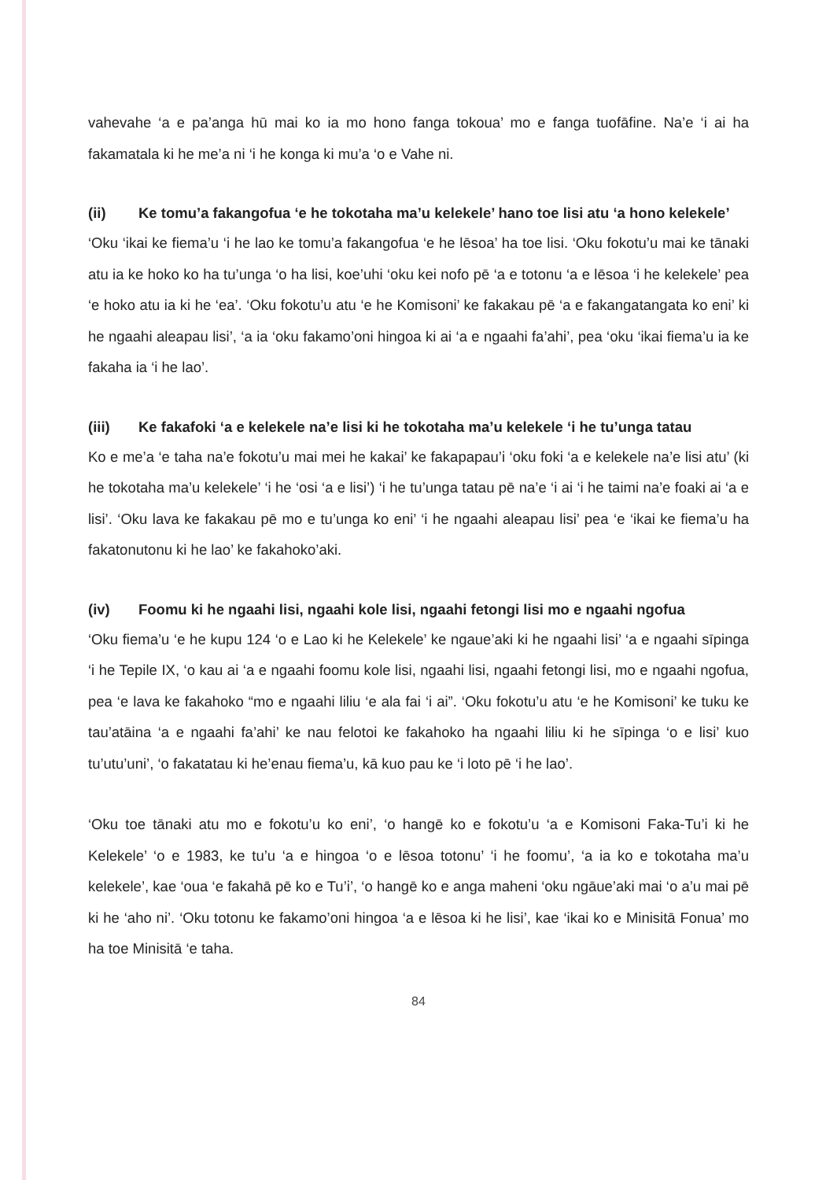vahevahe ‘a e pa’anga hū mai ko ia mo hono fanga tokoua’ mo e fanga tuofāfine. Na’e ‘i ai ha fakamatala ki he me’a ni ‘i he konga ki mu’a ‘o e Vahe ni.
(ii) Ke tomu’a fakangofua ‘e he tokotaha ma’u kelekele’ hano toe lisi atu ‘a hono kelekele’
‘Oku ‘ikai ke fiema’u ‘i he lao ke tomu’a fakangofua ‘e he lēsoa’ ha toe lisi. ‘Oku fokotu’u mai ke tānaki atu ia ke hoko ko ha tu’unga ‘o ha lisi, koe’uhi ‘oku kei nofo pē ‘a e totonu ‘a e lēsoa ‘i he kelekele’ pea ‘e hoko atu ia ki he ‘ea’. ‘Oku fokotu’u atu ‘e he Komisoni’ ke fakakau pē ‘a e fakangatangata ko eni’ ki he ngaahi aleapau lisi’, ‘a ia ‘oku fakamo’oni hingoa ki ai ‘a e ngaahi fa’ahi’, pea ‘oku ‘ikai fiema’u ia ke fakaha ia ‘i he lao’.
(iii) Ke fakafoki ‘a e kelekele na’e lisi ki he tokotaha ma’u kelekele ‘i he tu’unga tatau
Ko e me’a ‘e taha na’e fokotu’u mai mei he kakai’ ke fakapapau’i ‘oku foki ‘a e kelekele na’e lisi atu’ (ki he tokotaha ma’u kelekele’ ‘i he ‘osi ‘a e lisi’) ‘i he tu’unga tatau pē na’e ‘i ai ‘i he taimi na’e foaki ai ‘a e lisi’. ‘Oku lava ke fakakau pē mo e tu’unga ko eni’ ‘i he ngaahi aleapau lisi’ pea ‘e ‘ikai ke fiema’u ha fakatonutonu ki he lao’ ke fakahoko’aki.
(iv) Foomu ki he ngaahi lisi, ngaahi kole lisi, ngaahi fetongi lisi mo e ngaahi ngofua
‘Oku fiema’u ‘e he kupu 124 ‘o e Lao ki he Kelekele’ ke ngaue’aki ki he ngaahi lisi’ ‘a e ngaahi sīpinga ‘i he Tepile IX, ‘o kau ai ‘a e ngaahi foomu kole lisi, ngaahi lisi, ngaahi fetongi lisi, mo e ngaahi ngofua, pea ‘e lava ke fakahoko “mo e ngaahi liliu ‘e ala fai ‘i ai”. ‘Oku fokotu’u atu ‘e he Komisoni’ ke tuku ke tau’atāina ‘a e ngaahi fa’ahi’ ke nau felotoi ke fakahoko ha ngaahi liliu ki he sīpinga ‘o e lisi’ kuo tu’utu’uni’, ‘o fakatatau ki he’enau fiema’u, kā kuo pau ke ‘i loto pē ‘i he lao’.
‘Oku toe tānaki atu mo e fokotu’u ko eni’, ‘o hangē ko e fokotu’u ‘a e Komisoni Faka-Tu’i ki he Kelekele’ ‘o e 1983, ke tu’u ‘a e hingoa ‘o e lēsoa totonu’ ‘i he foomu’, ‘a ia ko e tokotaha ma’u kelekele’, kae ‘oua ‘e fakahā pē ko e Tu’i’, ‘o hangē ko e anga maheni ‘oku ngāue’aki mai ‘o a’u mai pē ki he ‘aho ni’. ‘Oku totonu ke fakamo’oni hingoa ‘a e lēsoa ki he lisi’, kae ‘ikai ko e Minisitā Fonua’ mo ha toe Minisitā ‘e taha.
84